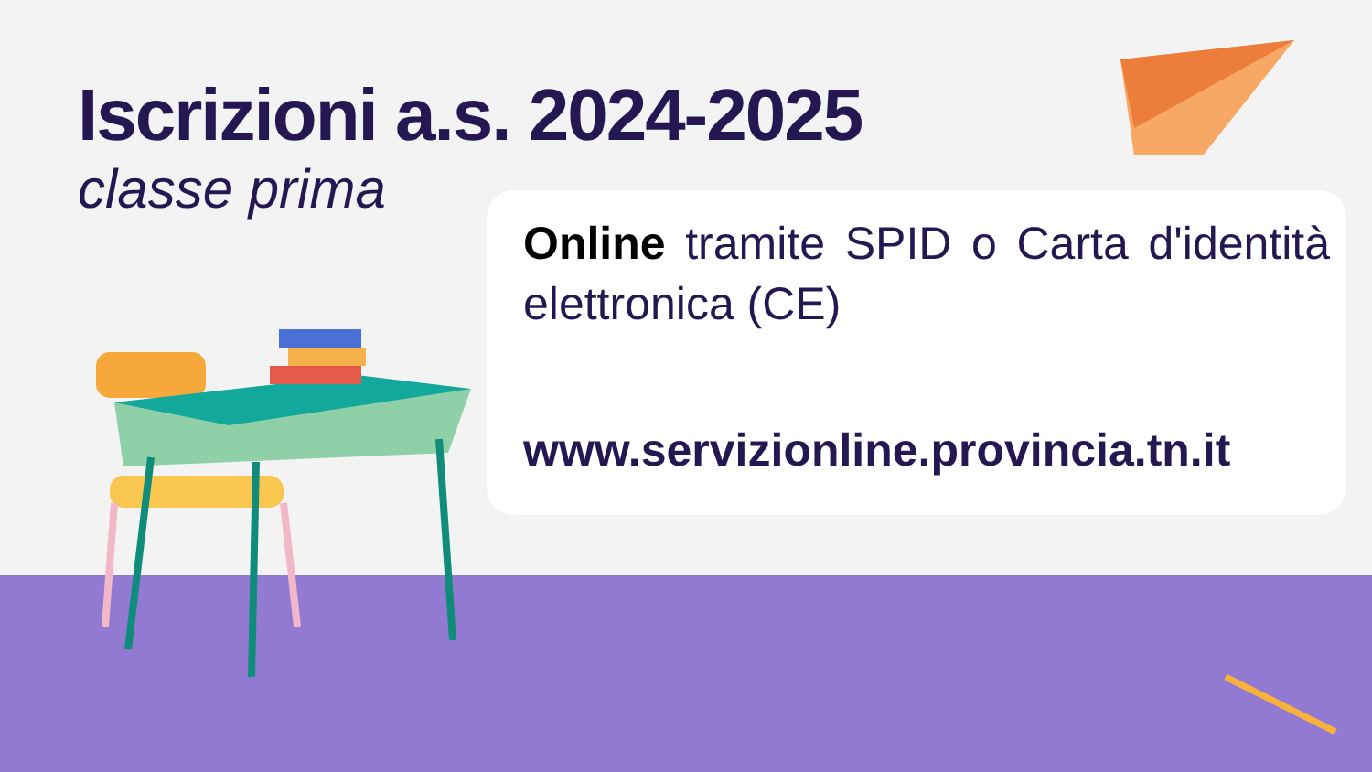Iscrizioni a.s. 2024-2025
classe prima
Online tramite SPID o Carta d'identità elettronica (CE)
www.servizionline.provincia.tn.it